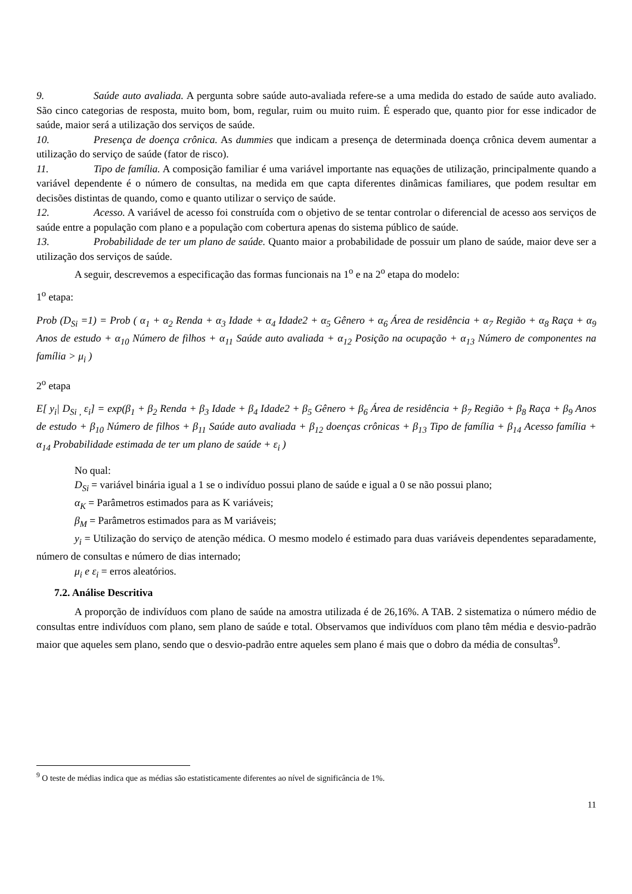9. Saúde auto avaliada. A pergunta sobre saúde auto-avaliada refere-se a uma medida do estado de saúde auto avaliado. São cinco categorias de resposta, muito bom, bom, regular, ruim ou muito ruim. É esperado que, quanto pior for esse indicador de saúde, maior será a utilização dos serviços de saúde.
10. Presença de doença crônica. As dummies que indicam a presença de determinada doença crônica devem aumentar a utilização do serviço de saúde (fator de risco).
11. Tipo de família. A composição familiar é uma variável importante nas equações de utilização, principalmente quando a variável dependente é o número de consultas, na medida em que capta diferentes dinâmicas familiares, que podem resultar em decisões distintas de quando, como e quanto utilizar o serviço de saúde.
12. Acesso. A variável de acesso foi construída com o objetivo de se tentar controlar o diferencial de acesso aos serviços de saúde entre a população com plano e a população com cobertura apenas do sistema público de saúde.
13. Probabilidade de ter um plano de saúde. Quanto maior a probabilidade de possuir um plano de saúde, maior deve ser a utilização dos serviços de saúde.
A seguir, descrevemos a especificação das formas funcionais na 1<sup>o</sup> e na 2<sup>o</sup> etapa do modelo:
1<sup>o</sup> etapa:
Prob (D<sub>Si</sub> =1) = Prob ( α<sub>1</sub> + α<sub>2</sub> Renda + α<sub>3</sub> Idade + α<sub>4</sub> Idade2 + α<sub>5</sub> Gênero + α<sub>6</sub> Área de residência + α<sub>7</sub> Região + α<sub>8</sub> Raça + α<sub>9</sub> Anos de estudo + α<sub>10</sub> Número de filhos + α<sub>11</sub> Saúde auto avaliada + α<sub>12</sub> Posição na ocupação + α<sub>13</sub> Número de componentes na família > μ<sub>i</sub> )
2<sup>o</sup> etapa
E[ y<sub>i</sub>| D<sub>Si ,</sub> ε<sub>i</sub>] = exp(β<sub>1</sub> + β<sub>2</sub> Renda + β<sub>3</sub> Idade + β<sub>4</sub> Idade2 + β<sub>5</sub> Gênero + β<sub>6</sub> Área de residência + β<sub>7</sub> Região + β<sub>8</sub> Raça + β<sub>9</sub> Anos de estudo + β<sub>10</sub> Número de filhos + β<sub>11</sub> Saúde auto avaliada + β<sub>12</sub> doenças crônicas + β<sub>13</sub> Tipo de família + β<sub>14</sub> Acesso família + α<sub>14</sub> Probabilidade estimada de ter um plano de saúde + ε<sub>i</sub> )
No qual:
D<sub>Si</sub> = variável binária igual a 1 se o indivíduo possui plano de saúde e igual a 0 se não possui plano;
α<sub>K</sub> = Parâmetros estimados para as K variáveis;
β<sub>M</sub> = Parâmetros estimados para as M variáveis;
y<sub>i</sub> = Utilização do serviço de atenção médica. O mesmo modelo é estimado para duas variáveis dependentes separadamente, número de consultas e número de dias internado;
μ<sub>i</sub> e ε<sub>i</sub> = erros aleatórios.
7.2. Análise Descritiva
A proporção de indivíduos com plano de saúde na amostra utilizada é de 26,16%. A TAB. 2 sistematiza o número médio de consultas entre indivíduos com plano, sem plano de saúde e total. Observamos que indivíduos com plano têm média e desvio-padrão maior que aqueles sem plano, sendo que o desvio-padrão entre aqueles sem plano é mais que o dobro da média de consultas<sup>9</sup>.
<sup>9</sup> O teste de médias indica que as médias são estatisticamente diferentes ao nível de significância de 1%.
11